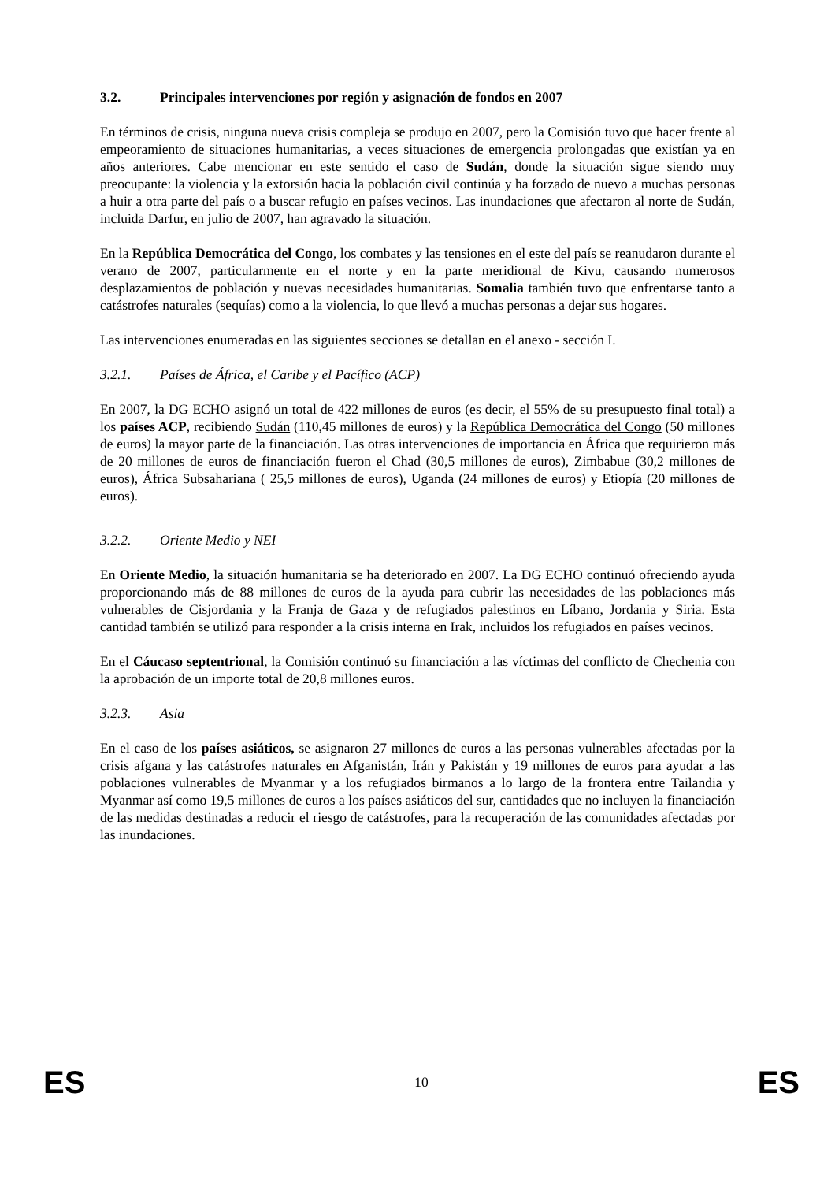3.2. Principales intervenciones por región y asignación de fondos en 2007
En términos de crisis, ninguna nueva crisis compleja se produjo en 2007, pero la Comisión tuvo que hacer frente al empeoramiento de situaciones humanitarias, a veces situaciones de emergencia prolongadas que existían ya en años anteriores. Cabe mencionar en este sentido el caso de Sudán, donde la situación sigue siendo muy preocupante: la violencia y la extorsión hacia la población civil continúa y ha forzado de nuevo a muchas personas a huir a otra parte del país o a buscar refugio en países vecinos. Las inundaciones que afectaron al norte de Sudán, incluida Darfur, en julio de 2007, han agravado la situación.
En la República Democrática del Congo, los combates y las tensiones en el este del país se reanudaron durante el verano de 2007, particularmente en el norte y en la parte meridional de Kivu, causando numerosos desplazamientos de población y nuevas necesidades humanitarias. Somalia también tuvo que enfrentarse tanto a catástrofes naturales (sequías) como a la violencia, lo que llevó a muchas personas a dejar sus hogares.
Las intervenciones enumeradas en las siguientes secciones se detallan en el anexo - sección I.
3.2.1. Países de África, el Caribe y el Pacífico (ACP)
En 2007, la DG ECHO asignó un total de 422 millones de euros (es decir, el 55% de su presupuesto final total) a los países ACP, recibiendo Sudán (110,45 millones de euros) y la República Democrática del Congo (50 millones de euros) la mayor parte de la financiación. Las otras intervenciones de importancia en África que requirieron más de 20 millones de euros de financiación fueron el Chad (30,5 millones de euros), Zimbabue (30,2 millones de euros), África Subsahariana ( 25,5 millones de euros), Uganda (24 millones de euros) y Etiopía (20 millones de euros).
3.2.2. Oriente Medio y NEI
En Oriente Medio, la situación humanitaria se ha deteriorado en 2007. La DG ECHO continuó ofreciendo ayuda proporcionando más de 88 millones de euros de la ayuda para cubrir las necesidades de las poblaciones más vulnerables de Cisjordania y la Franja de Gaza y de refugiados palestinos en Líbano, Jordania y Siria. Esta cantidad también se utilizó para responder a la crisis interna en Irak, incluidos los refugiados en países vecinos.
En el Cáucaso septentrional, la Comisión continuó su financiación a las víctimas del conflicto de Chechenia con la aprobación de un importe total de 20,8 millones euros.
3.2.3. Asia
En el caso de los países asiáticos, se asignaron 27 millones de euros a las personas vulnerables afectadas por la crisis afgana y las catástrofes naturales en Afganistán, Irán y Pakistán y 19 millones de euros para ayudar a las poblaciones vulnerables de Myanmar y a los refugiados birmanos a lo largo de la frontera entre Tailandia y Myanmar así como 19,5 millones de euros a los países asiáticos del sur, cantidades que no incluyen la financiación de las medidas destinadas a reducir el riesgo de catástrofes, para la recuperación de las comunidades afectadas por las inundaciones.
ES 10 ES